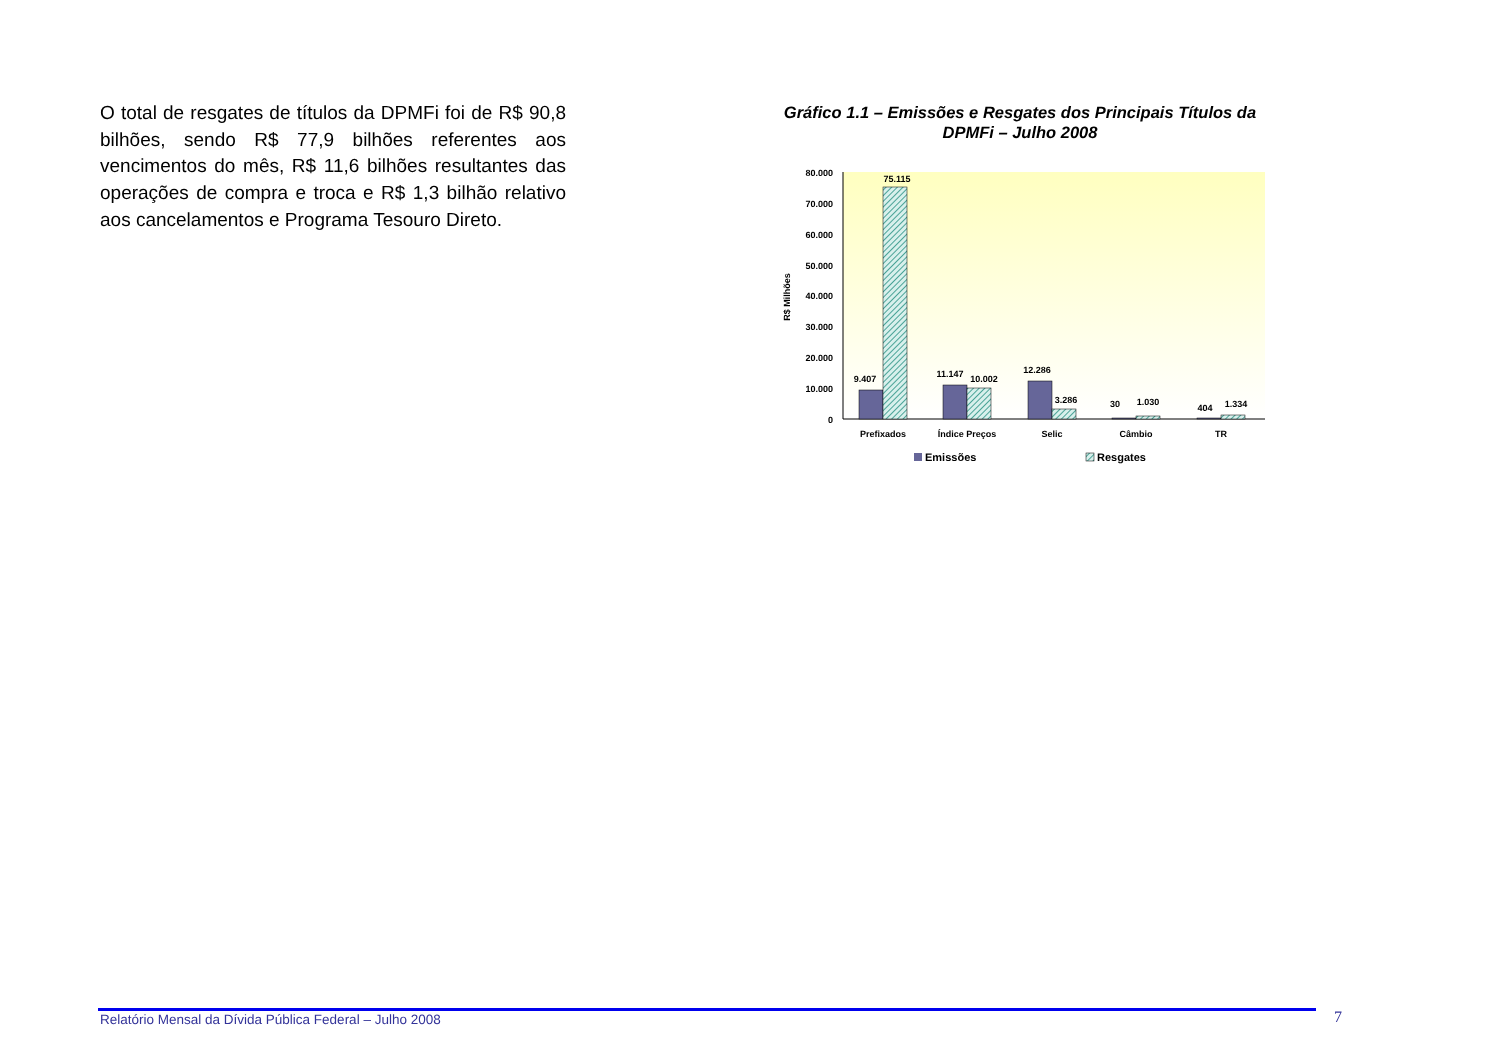O total de resgates de títulos da DPMFi foi de R$ 90,8 bilhões, sendo R$ 77,9 bilhões referentes aos vencimentos do mês, R$ 11,6 bilhões resultantes das operações de compra e troca e R$ 1,3 bilhão relativo aos cancelamentos e Programa Tesouro Direto.
Gráfico 1.1 – Emissões e Resgates dos Principais Títulos da DPMFi – Julho 2008
80.000
70.000
60.000
50.000
40.000
30.000
20.000
10.000
0
R$ Milhões
9.407
75.115
11.147
10.002
12.286
3.286
30
1.030
404
1.334
Prefixados
Índice Preços
Selic
Câmbio
TR
Emissões
Resgates
Relatório Mensal da Dívida Pública Federal – Julho 2008
7